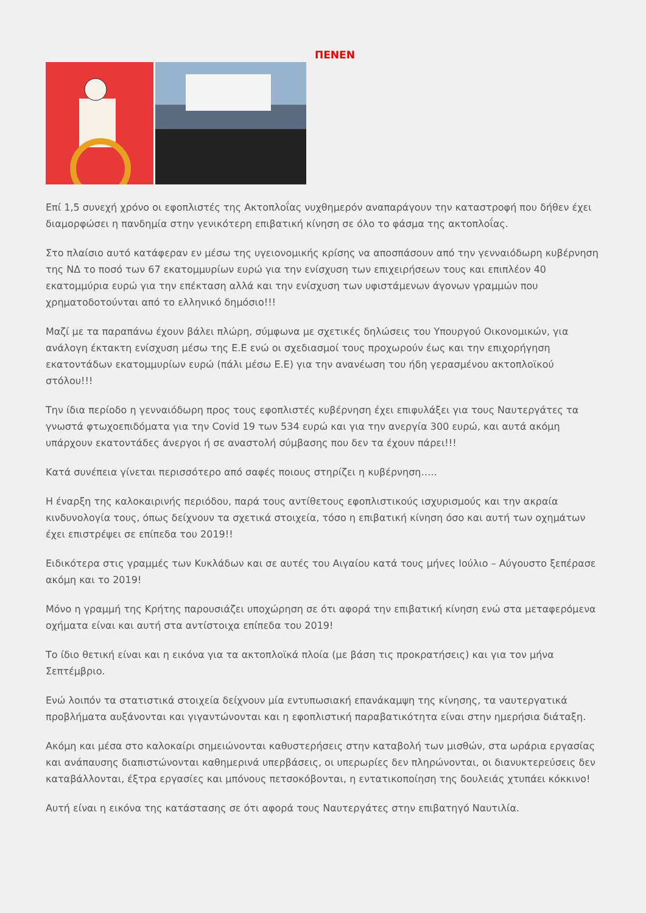ΠΕΝΕΝ
Επί 1,5 συνεχή χρόνο οι εφοπλιστές της Ακτοπλοΐας νυχθημερόν αναπαράγουν την καταστροφή που δήθεν έχει διαμορφώσει η πανδημία στην γενικότερη επιβατική κίνηση σε όλο το φάσμα της ακτοπλοΐας.
Στο πλαίσιο αυτό κατάφεραν εν μέσω της υγειονομικής κρίσης να αποσπάσουν από την γενναιόδωρη κυβέρνηση της ΝΔ το ποσό των 67 εκατομμυρίων ευρώ για την ενίσχυση των επιχειρήσεων τους και επιπλέον 40 εκατομμύρια ευρώ για την επέκταση αλλά και την ενίσχυση των υφιστάμενων άγονων γραμμών που χρηματοδοτούνται από το ελληνικό δημόσιο!!!
Μαζί με τα παραπάνω έχουν βάλει πλώρη, σύμφωνα με σχετικές δηλώσεις του Υπουργού Οικονομικών, για ανάλογη έκτακτη ενίσχυση μέσω της Ε.Ε ενώ οι σχεδιασμοί τους προχωρούν έως και την επιχορήγηση εκατοντάδων εκατομμυρίων ευρώ (πάλι μέσω Ε.Ε) για την ανανέωση του ήδη γερασμένου ακτοπλοϊκού στόλου!!!
Την ίδια περίοδο η γενναιόδωρη προς τους εφοπλιστές κυβέρνηση έχει επιφυλάξει για τους Ναυτεργάτες τα γνωστά φτωχοεπιδόματα για την Covid 19 των 534 ευρώ και για την ανεργία 300 ευρώ, και αυτά ακόμη υπάρχουν εκατοντάδες άνεργοι ή σε αναστολή σύμβασης που δεν τα έχουν πάρει!!!
Κατά συνέπεια γίνεται περισσότερο από σαφές ποιους στηρίζει η κυβέρνηση…..
Η έναρξη της καλοκαιρινής περιόδου, παρά τους αντίθετους εφοπλιστικούς ισχυρισμούς και την ακραία κινδυνολογία τους, όπως δείχνουν τα σχετικά στοιχεία, τόσο η επιβατική κίνηση όσο και αυτή των οχημάτων έχει επιστρέψει σε επίπεδα του 2019!!
Ειδικότερα στις γραμμές των Κυκλάδων και σε αυτές του Αιγαίου κατά τους μήνες Ιούλιο – Αύγουστο ξεπέρασε ακόμη και το 2019!
Μόνο η γραμμή της Κρήτης παρουσιάζει υποχώρηση σε ότι αφορά την επιβατική κίνηση ενώ στα μεταφερόμενα οχήματα είναι και αυτή στα αντίστοιχα επίπεδα του 2019!
Το ίδιο θετική είναι και η εικόνα για τα ακτοπλοϊκά πλοία (με βάση τις προκρατήσεις) και για τον μήνα Σεπτέμβριο.
Ενώ λοιπόν τα στατιστικά στοιχεία δείχνουν μία εντυπωσιακή επανάκαμψη της κίνησης, τα ναυτεργατικά προβλήματα αυξάνονται και γιγαντώνονται και η εφοπλιστική παραβατικότητα είναι στην ημερήσια διάταξη.
Ακόμη και μέσα στο καλοκαίρι σημειώνονται καθυστερήσεις στην καταβολή των μισθών, στα ωράρια εργασίας και ανάπαυσης διαπιστώνονται καθημερινά υπερβάσεις, οι υπερωρίες δεν πληρώνονται, οι διανυκτερεύσεις δεν καταβάλλονται, έξτρα εργασίες και μπόνους πετσοκόβονται, η εντατικοποίηση της δουλειάς χτυπάει κόκκινο!
Αυτή είναι η εικόνα της κατάστασης σε ότι αφορά τους Ναυτεργάτες στην επιβατηγό Ναυτιλία.